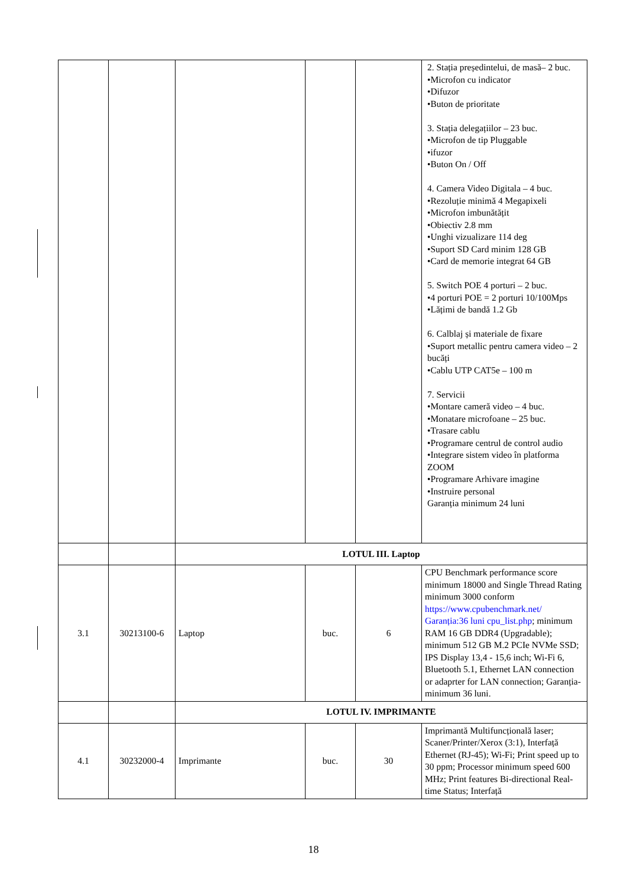| | | | | | 2. Stația președintelui, de masă– 2 buc. •Microfon cu indicator •Difuzor •Buton de prioritate 3. Stația delegațiilor – 23 buc. •Microfon de tip Pluggable •ifuzor •Buton On / Off 4. Camera Video Digitala – 4 buc. •Rezoluție minimă 4 Megapixeli •Microfon imbunătățit •Obiectiv 2.8 mm •Unghi vizualizare 114 deg •Suport SD Card minim 128 GB •Card de memorie integrat 64 GB 5. Switch POE 4 porturi – 2 buc. •4 porturi POE = 2 porturi 10/100Mps •Lățimi de bandă 1.2 Gb 6. Calblaj și materiale de fixare •Suport metallic pentru camera video – 2 bucăți •Cablu UTP CAT5e – 100 m 7. Servicii •Montare cameră video – 4 buc. •Monatare microfoane – 25 buc. •Trasare cablu •Programare centrul de control audio •Integrare sistem video în platforma ZOOM •Programare Arhivare imagine •Instruire personal Garanția minimum 24 luni |
| | | LOTUL III. Laptop | | | |
| 3.1 | 30213100-6 | Laptop | buc. | 6 | CPU Benchmark performance score minimum 18000 and Single Thread Rating minimum 3000 conform https://www.cpubenchmark.net/ Garanția:36 luni cpu_list.php ; minimum RAM 16 GB DDR4 (Upgradable); minimum 512 GB M.2 PCIe NVMe SSD; IPS Display 13,4 - 15,6 inch; Wi-Fi 6, Bluetooth 5.1, Ethernet LAN connection or adaprter for LAN connection; Garanția-minimum 36 luni. |
| | | LOTUL IV. IMPRIMANTE | | | |
| 4.1 | 30232000-4 | Imprimante | buc. | 30 | Imprimantă Multifuncțională laser; Scaner/Printer/Xerox (3:1), Interfață Ethernet (RJ-45); Wi-Fi; Print speed up to 30 ppm; Processor minimum speed 600 MHz; Print features Bi-directional Real-time Status; Interfață |
18